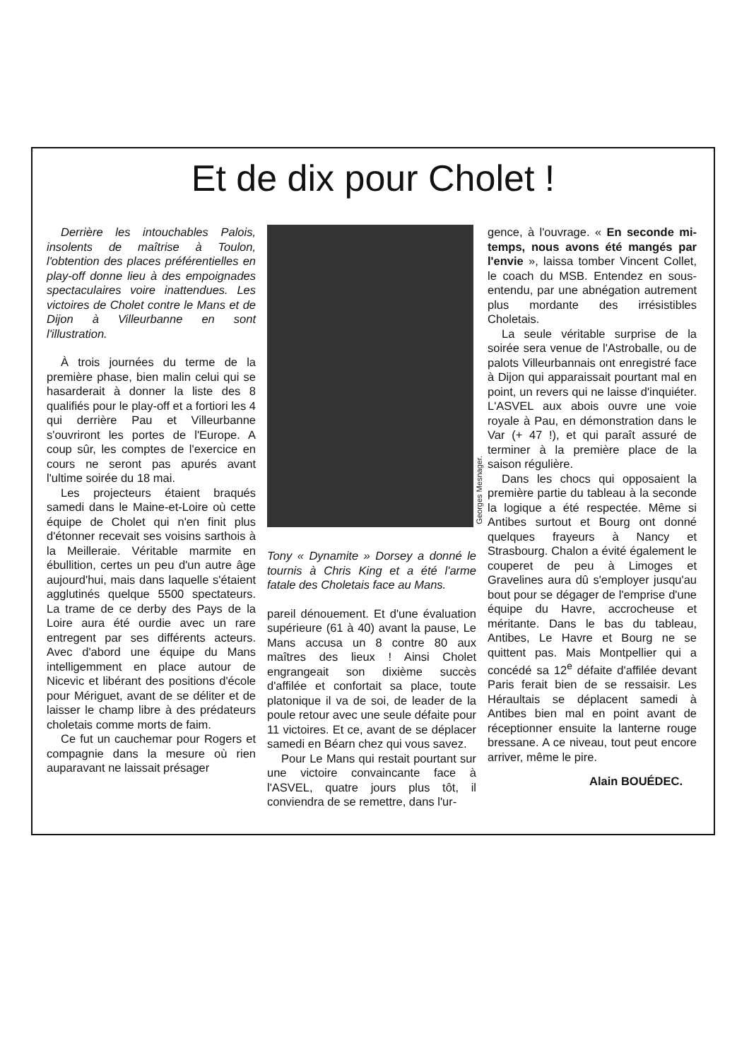Et de dix pour Cholet !
Derrière les intouchables Palois, insolents de maîtrise à Toulon, l'obtention des places préférentielles en play-off donne lieu à des empoignades spectaculaires voire inattendues. Les victoires de Cholet contre le Mans et de Dijon à Villeurbanne en sont l'illustration.
À trois journées du terme de la première phase, bien malin celui qui se hasarderait à donner la liste des 8 qualifiés pour le play-off et a fortiori les 4 qui derrière Pau et Villeurbanne s'ouvriront les portes de l'Europe. A coup sûr, les comptes de l'exercice en cours ne seront pas apurés avant l'ultime soirée du 18 mai.
Les projecteurs étaient braqués samedi dans le Maine-et-Loire où cette équipe de Cholet qui n'en finit plus d'étonner recevait ses voisins sarthois à la Meilleraie. Véritable marmite en ébullition, certes un peu d'un autre âge aujourd'hui, mais dans laquelle s'étaient agglutinés quelque 5500 spectateurs. La trame de ce derby des Pays de la Loire aura été ourdie avec un rare entregent par ses différents acteurs. Avec d'abord une équipe du Mans intelligemment en place autour de Nicevic et libérant des positions d'école pour Mériguet, avant de se déliter et de laisser le champ libre à des prédateurs choletais comme morts de faim.
Ce fut un cauchemar pour Rogers et compagnie dans la mesure où rien auparavant ne laissait présager
Georges Mesnager.
Tony « Dynamite » Dorsey a donné le tournis à Chris King et a été l'arme fatale des Choletais face au Mans.
pareil dénouement. Et d'une évaluation supérieure (61 à 40) avant la pause, Le Mans accusa un 8 contre 80 aux maîtres des lieux ! Ainsi Cholet engrangeait son dixième succès d'affilée et confortait sa place, toute platonique il va de soi, de leader de la poule retour avec une seule défaite pour 11 victoires. Et ce, avant de se déplacer samedi en Béarn chez qui vous savez.
Pour Le Mans qui restait pourtant sur une victoire convaincante face à l'ASVEL, quatre jours plus tôt, il conviendra de se remettre, dans l'ur-
gence, à l'ouvrage. « En seconde mi-temps, nous avons été mangés par l'envie », laissa tomber Vincent Collet, le coach du MSB. Entendez en sous-entendu, par une abnégation autrement plus mordante des irrésistibles Choletais.
La seule véritable surprise de la soirée sera venue de l'Astroballe, ou de palots Villeurbannais ont enregistré face à Dijon qui apparaissait pourtant mal en point, un revers qui ne laisse d'inquiéter. L'ASVEL aux abois ouvre une voie royale à Pau, en démonstration dans le Var (+ 47 !), et qui paraît assuré de terminer à la première place de la saison régulière.
Dans les chocs qui opposaient la première partie du tableau à la seconde la logique a été respectée. Même si Antibes surtout et Bourg ont donné quelques frayeurs à Nancy et Strasbourg. Chalon a évité également le couperet de peu à Limoges et Gravelines aura dû s'employer jusqu'au bout pour se dégager de l'emprise d'une équipe du Havre, accrocheuse et méritante. Dans le bas du tableau, Antibes, Le Havre et Bourg ne se quittent pas. Mais Montpellier qui a concédé sa 12<sup>e</sup> défaite d'affilée devant Paris ferait bien de se ressaisir. Les Héraultais se déplacent samedi à Antibes bien mal en point avant de réceptionner ensuite la lanterne rouge bressane. A ce niveau, tout peut encore arriver, même le pire.
Alain BOUÉDEC.